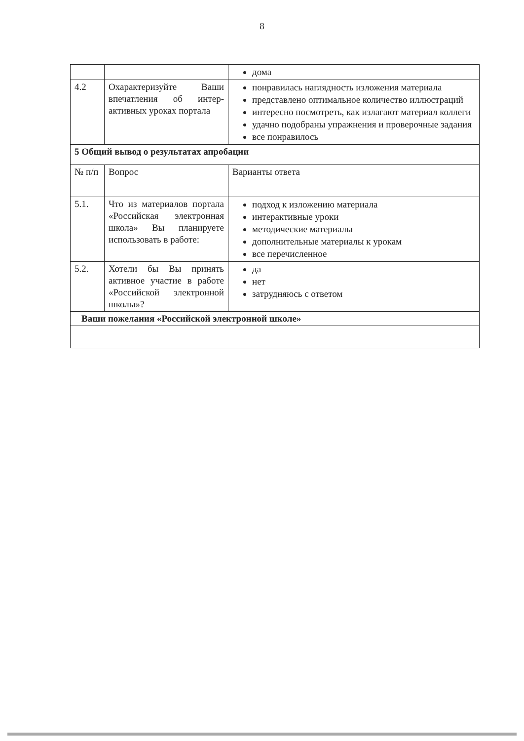8
| | | дома |
| 4.2 | Охарактеризуйте Ваши впечатления об интер-активных уроках портала | понравилась наглядность изложения материала представлено оптимальное количество иллюстраций интересно посмотреть, как излагают материал коллеги удачно подобраны упражнения и проверочные задания все понравилось |
| 5 Общий вывод о результатах апробации | | |
| № п/п | Вопрос | Варианты ответа |
| 5.1. | Что из материалов портала «Российская электронная школа» Вы планируете использовать в работе: | подход к изложению материала интерактивные уроки методические материалы дополнительные материалы к урокам все перечисленное |
| 5.2. | Хотели бы Вы принять активное участие в работе «Российской электронной школы»? | да нет затрудняюсь с ответом |
| Ваши пожелания «Российской электронной школе» | | |